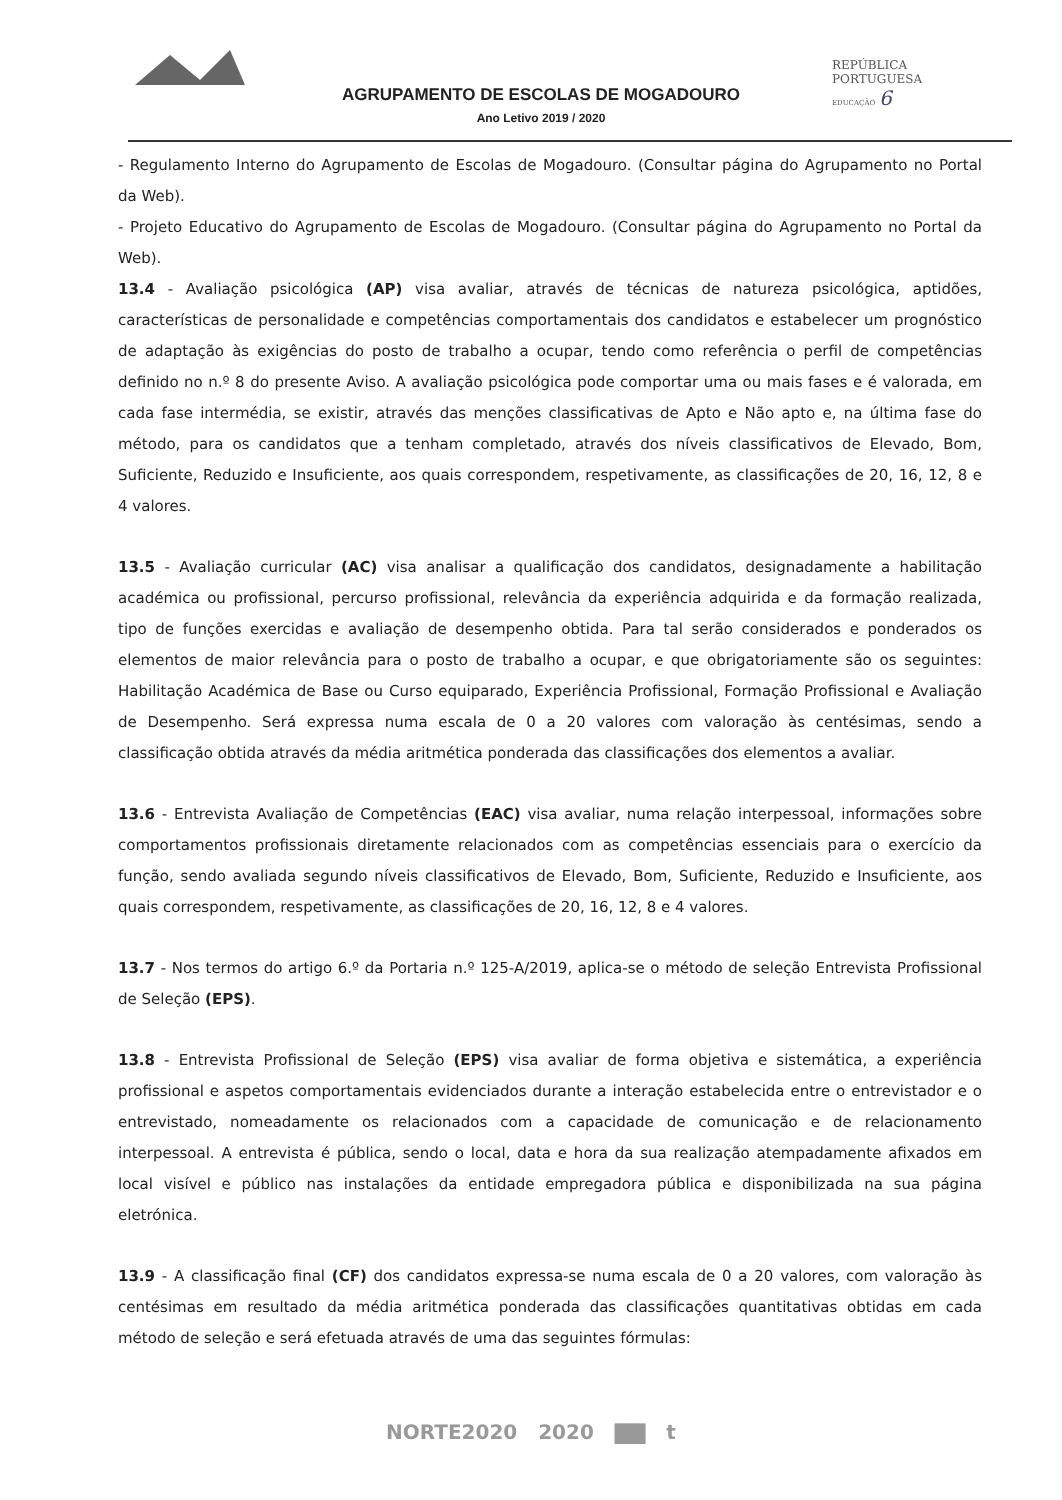AGRUPAMENTO DE ESCOLAS DE MOGADOURO
Ano Letivo 2019 / 2020
REPÚBLICA
PORTUGUESA
EDUCAÇÃO 6
- Regulamento Interno do Agrupamento de Escolas de Mogadouro. (Consultar página do Agrupamento no Portal da Web).
- Projeto Educativo do Agrupamento de Escolas de Mogadouro. (Consultar página do Agrupamento no Portal da Web).
13.4 - Avaliação psicológica (AP) visa avaliar, através de técnicas de natureza psicológica, aptidões, características de personalidade e competências comportamentais dos candidatos e estabelecer um prognóstico de adaptação às exigências do posto de trabalho a ocupar, tendo como referência o perfil de competências definido no n.º 8 do presente Aviso. A avaliação psicológica pode comportar uma ou mais fases e é valorada, em cada fase intermédia, se existir, através das menções classificativas de Apto e Não apto e, na última fase do método, para os candidatos que a tenham completado, através dos níveis classificativos de Elevado, Bom, Suficiente, Reduzido e Insuficiente, aos quais correspondem, respetivamente, as classificações de 20, 16, 12, 8 e 4 valores.
13.5 - Avaliação curricular (AC) visa analisar a qualificação dos candidatos, designadamente a habilitação académica ou profissional, percurso profissional, relevância da experiência adquirida e da formação realizada, tipo de funções exercidas e avaliação de desempenho obtida. Para tal serão considerados e ponderados os elementos de maior relevância para o posto de trabalho a ocupar, e que obrigatoriamente são os seguintes: Habilitação Académica de Base ou Curso equiparado, Experiência Profissional, Formação Profissional e Avaliação de Desempenho. Será expressa numa escala de 0 a 20 valores com valoração às centésimas, sendo a classificação obtida através da média aritmética ponderada das classificações dos elementos a avaliar.
13.6 - Entrevista Avaliação de Competências (EAC) visa avaliar, numa relação interpessoal, informações sobre comportamentos profissionais diretamente relacionados com as competências essenciais para o exercício da função, sendo avaliada segundo níveis classificativos de Elevado, Bom, Suficiente, Reduzido e Insuficiente, aos quais correspondem, respetivamente, as classificações de 20, 16, 12, 8 e 4 valores.
13.7 - Nos termos do artigo 6.º da Portaria n.º 125-A/2019, aplica-se o método de seleção Entrevista Profissional de Seleção (EPS).
13.8 - Entrevista Profissional de Seleção (EPS) visa avaliar de forma objetiva e sistemática, a experiência profissional e aspetos comportamentais evidenciados durante a interação estabelecida entre o entrevistador e o entrevistado, nomeadamente os relacionados com a capacidade de comunicação e de relacionamento interpessoal. A entrevista é pública, sendo o local, data e hora da sua realização atempadamente afixados em local visível e público nas instalações da entidade empregadora pública e disponibilizada na sua página eletrónica.
13.9 - A classificação final (CF) dos candidatos expressa-se numa escala de 0 a 20 valores, com valoração às centésimas em resultado da média aritmética ponderada das classificações quantitativas obtidas em cada método de seleção e será efetuada através de uma das seguintes fórmulas:
NORTE2020 2020 ▇▇ t